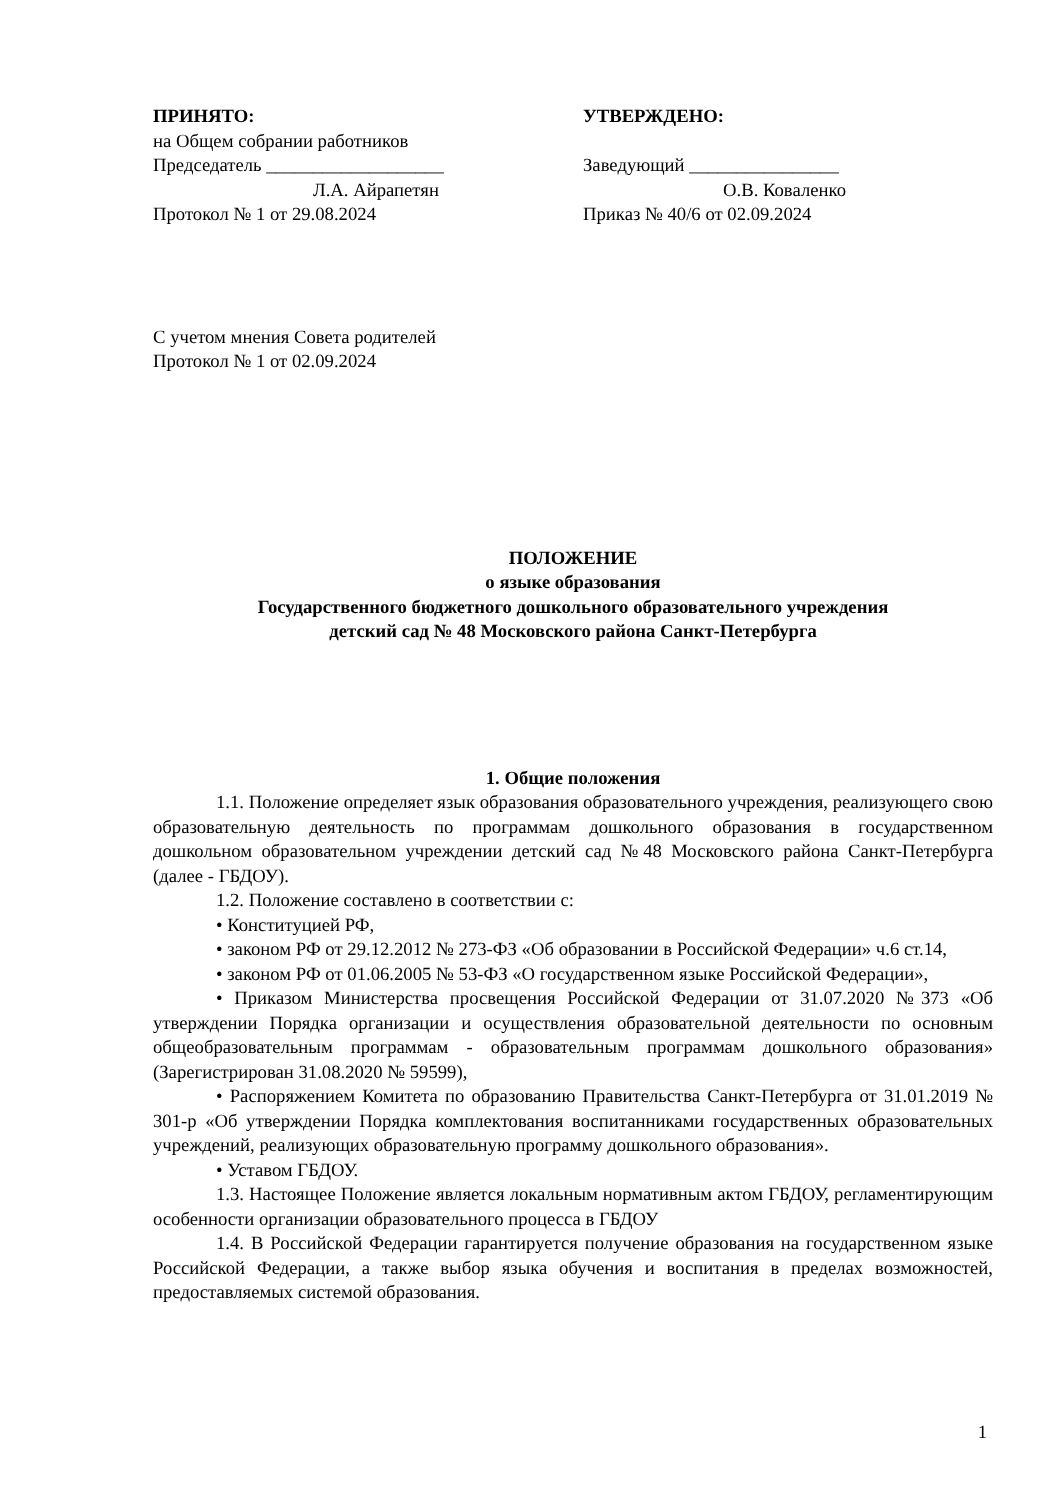ПРИНЯТО:
на Общем собрании работников
Председатель ___________________
Л.А. Айрапетян
Протокол № 1 от 29.08.2024
УТВЕРЖДЕНО:
Заведующий ________________
О.В. Коваленко
Приказ № 40/6 от 02.09.2024
С учетом мнения Совета родителей
Протокол № 1 от 02.09.2024
ПОЛОЖЕНИЕ
о языке образования
Государственного бюджетного дошкольного образовательного учреждения
детский сад № 48 Московского района Санкт-Петербурга
1. Общие положения
1.1. Положение определяет язык образования образовательного учреждения, реализующего свою образовательную деятельность по программам дошкольного образования в государственном дошкольном образовательном учреждении детский сад №48 Московского района Санкт-Петербурга (далее - ГБДОУ).
1.2. Положение составлено в соответствии с:
• Конституцией РФ,
• законом РФ от 29.12.2012 № 273-ФЗ «Об образовании в Российской Федерации» ч.6 ст.14,
• законом РФ от 01.06.2005 № 53-ФЗ «О государственном языке Российской Федерации»,
• Приказом Министерства просвещения Российской Федерации от 31.07.2020 №373 «Об утверждении Порядка организации и осуществления образовательной деятельности по основным общеобразовательным программам - образовательным программам дошкольного образования» (Зарегистрирован 31.08.2020 № 59599),
• Распоряжением Комитета по образованию Правительства Санкт-Петербурга от 31.01.2019 № 301-р «Об утверждении Порядка комплектования воспитанниками государственных образовательных учреждений, реализующих образовательную программу дошкольного образования».
• Уставом ГБДОУ.
1.3. Настоящее Положение является локальным нормативным актом ГБДОУ, регламентирующим особенности организации образовательного процесса в ГБДОУ
1.4. В Российской Федерации гарантируется получение образования на государственном языке Российской Федерации, а также выбор языка обучения и воспитания в пределах возможностей, предоставляемых системой образования.
1